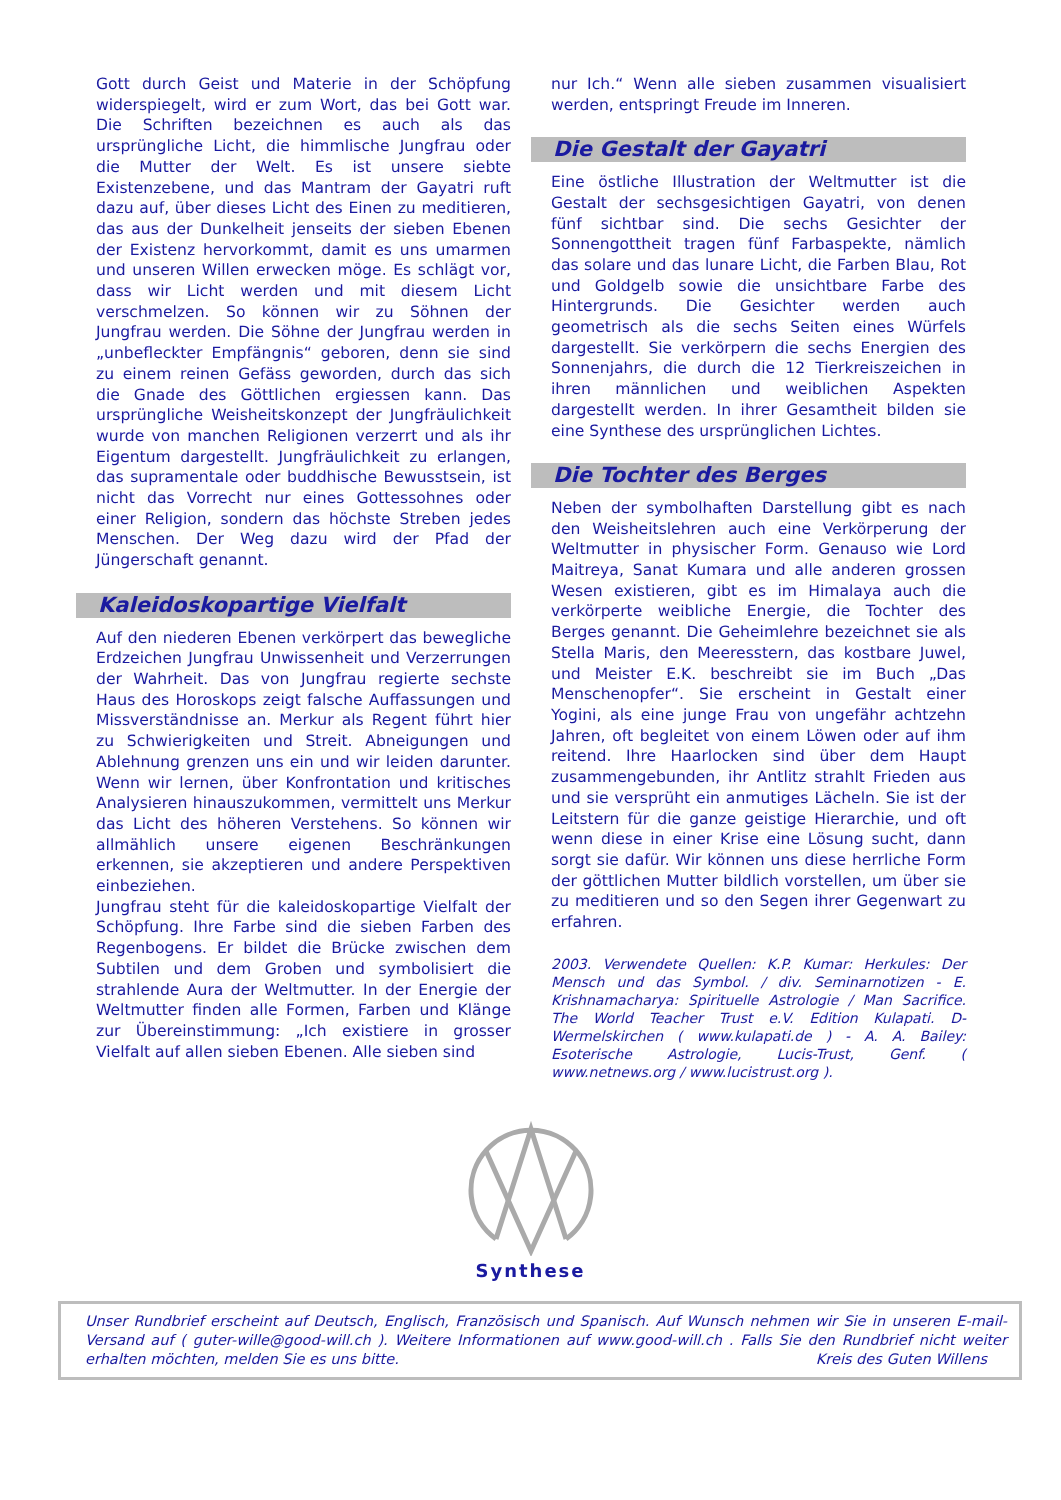Gott durch Geist und Materie in der Schöpfung widerspiegelt, wird er zum Wort, das bei Gott war. Die Schriften bezeichnen es auch als das ursprüngliche Licht, die himmlische Jungfrau oder die Mutter der Welt. Es ist unsere siebte Existenzebene, und das Mantram der Gayatri ruft dazu auf, über dieses Licht des Einen zu meditieren, das aus der Dunkelheit jenseits der sieben Ebenen der Existenz hervorkommt, damit es uns umarmen und unseren Willen erwecken möge. Es schlägt vor, dass wir Licht werden und mit diesem Licht verschmelzen. So können wir zu Söhnen der Jungfrau werden. Die Söhne der Jungfrau werden in „unbefleckter Empfängnis“ geboren, denn sie sind zu einem reinen Gefäss geworden, durch das sich die Gnade des Göttlichen ergiessen kann. Das ursprüngliche Weisheitskonzept der Jungfräulichkeit wurde von manchen Religionen verzerrt und als ihr Eigentum dargestellt. Jungfräulichkeit zu erlangen, das supramentale oder buddhische Bewusstsein, ist nicht das Vorrecht nur eines Gottessohnes oder einer Religion, sondern das höchste Streben jedes Menschen. Der Weg dazu wird der Pfad der Jüngerschaft genannt.
Kaleidoskopartige Vielfalt
Auf den niederen Ebenen verkörpert das bewegliche Erdzeichen Jungfrau Unwissenheit und Verzerrungen der Wahrheit. Das von Jungfrau regierte sechste Haus des Horoskops zeigt falsche Auffassungen und Missverständnisse an. Merkur als Regent führt hier zu Schwierigkeiten und Streit. Abneigungen und Ablehnung grenzen uns ein und wir leiden darunter. Wenn wir lernen, über Konfrontation und kritisches Analysieren hinauszukommen, vermittelt uns Merkur das Licht des höheren Verstehens. So können wir allmählich unsere eigenen Beschränkungen erkennen, sie akzeptieren und andere Perspektiven einbeziehen.
Jungfrau steht für die kaleidoskopartige Vielfalt der Schöpfung. Ihre Farbe sind die sieben Farben des Regenbogens. Er bildet die Brücke zwischen dem Subtilen und dem Groben und symbolisiert die strahlende Aura der Weltmutter. In der Energie der Weltmutter finden alle Formen, Farben und Klänge zur Übereinstimmung: „Ich existiere in grosser Vielfalt auf allen sieben Ebenen. Alle sieben sind
nur Ich.“ Wenn alle sieben zusammen visualisiert werden, entspringt Freude im Inneren.
Die Gestalt der Gayatri
Eine östliche Illustration der Weltmutter ist die Gestalt der sechsgesichtigen Gayatri, von denen fünf sichtbar sind. Die sechs Gesichter der Sonnengottheit tragen fünf Farbaspekte, nämlich das solare und das lunare Licht, die Farben Blau, Rot und Goldgelb sowie die unsichtbare Farbe des Hintergrunds. Die Gesichter werden auch geometrisch als die sechs Seiten eines Würfels dargestellt. Sie verkörpern die sechs Energien des Sonnenjahrs, die durch die 12 Tierkreiszeichen in ihren männlichen und weiblichen Aspekten dargestellt werden. In ihrer Gesamtheit bilden sie eine Synthese des ursprünglichen Lichtes.
Die Tochter des Berges
Neben der symbolhaften Darstellung gibt es nach den Weisheitslehren auch eine Verkörperung der Weltmutter in physischer Form. Genauso wie Lord Maitreya, Sanat Kumara und alle anderen grossen Wesen existieren, gibt es im Himalaya auch die verkörperte weibliche Energie, die Tochter des Berges genannt. Die Geheimlehre bezeichnet sie als Stella Maris, den Meeresstern, das kostbare Juwel, und Meister E.K. beschreibt sie im Buch „Das Menschenopfer“. Sie erscheint in Gestalt einer Yogini, als eine junge Frau von ungefähr achtzehn Jahren, oft begleitet von einem Löwen oder auf ihm reitend. Ihre Haarlocken sind über dem Haupt zusammengebunden, ihr Antlitz strahlt Frieden aus und sie versprüht ein anmutiges Lächeln. Sie ist der Leitstern für die ganze geistige Hierarchie, und oft wenn diese in einer Krise eine Lösung sucht, dann sorgt sie dafür. Wir können uns diese herrliche Form der göttlichen Mutter bildlich vorstellen, um über sie zu meditieren und so den Segen ihrer Gegenwart zu erfahren.
2003. Verwendete Quellen: K.P. Kumar: Herkules: Der Mensch und das Symbol. / div. Seminarnotizen - E. Krishnamacharya: Spirituelle Astrologie / Man Sacrifice. The World Teacher Trust e.V. Edition Kulapati. D-Wermelskirchen ( www.kulapati.de ) - A. A. Bailey: Esoterische Astrologie, Lucis-Trust, Genf. ( www.netnews.org / www.lucistrust.org ).
Synthese
Unser Rundbrief erscheint auf Deutsch, Englisch, Französisch und Spanisch. Auf Wunsch nehmen wir Sie in unseren E-mail-Versand auf ( guter-wille@good-will.ch ). Weitere Informationen auf www.good-will.ch . Falls Sie den Rundbrief nicht weiter erhalten möchten, melden Sie es uns bitte. Kreis des Guten Willens